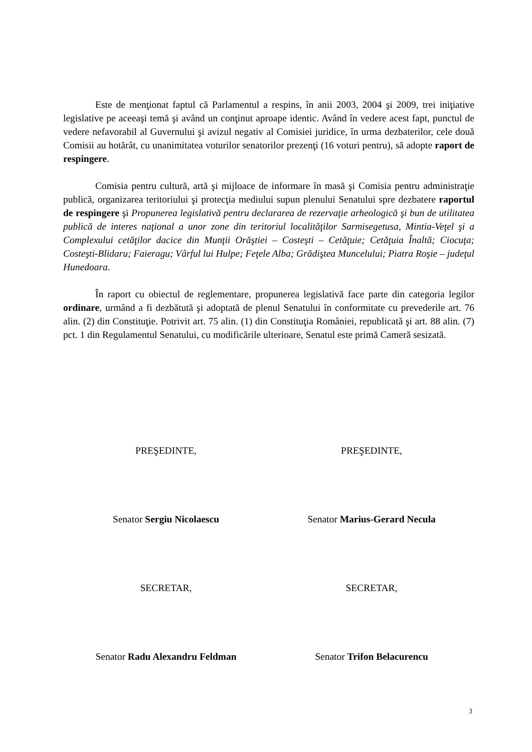Este de menţionat faptul că Parlamentul a respins, în anii 2003, 2004 şi 2009, trei iniţiative legislative pe aceeaşi temă şi având un conţinut aproape identic. Având în vedere acest fapt, punctul de vedere nefavorabil al Guvernului şi avizul negativ al Comisiei juridice, în urma dezbaterilor, cele două Comisii au hotărât, cu unanimitatea voturilor senatorilor prezenţi (16 voturi pentru), să adopte raport de respingere.
Comisia pentru cultură, artă şi mijloace de informare în masă şi Comisia pentru administraţie publică, organizarea teritoriului şi protecţia mediului supun plenului Senatului spre dezbatere raportul de respingere şi Propunerea legislativă pentru declararea de rezervaţie arheologică şi bun de utilitatea publică de interes naţional a unor zone din teritoriul localităţilor Sarmisegetusa, Mintia-Veţel şi a Complexului cetăţilor dacice din Munţii Orăştiei – Costeşti – Cetăţuie; Cetăţuia Înaltă; Ciocuţa; Costeşti-Blidaru; Faieragu; Vârful lui Hulpe; Feţele Alba; Grădiştea Muncelului; Piatra Roşie – judeţul Hunedoara.
În raport cu obiectul de reglementare, propunerea legislativă face parte din categoria legilor ordinare, urmând a fi dezbătută şi adoptată de plenul Senatului în conformitate cu prevederile art. 76 alin. (2) din Constituţie. Potrivit art. 75 alin. (1) din Constituţia României, republicată şi art. 88 alin. (7) pct. 1 din Regulamentul Senatului, cu modificările ulterioare, Senatul este primă Cameră sesizată.
PREŞEDINTE,
Senator Sergiu Nicolaescu
SECRETAR,
Senator Radu Alexandru Feldman
PREŞEDINTE,
Senator Marius-Gerard Necula
SECRETAR,
Senator Trifon Belacurencu
3